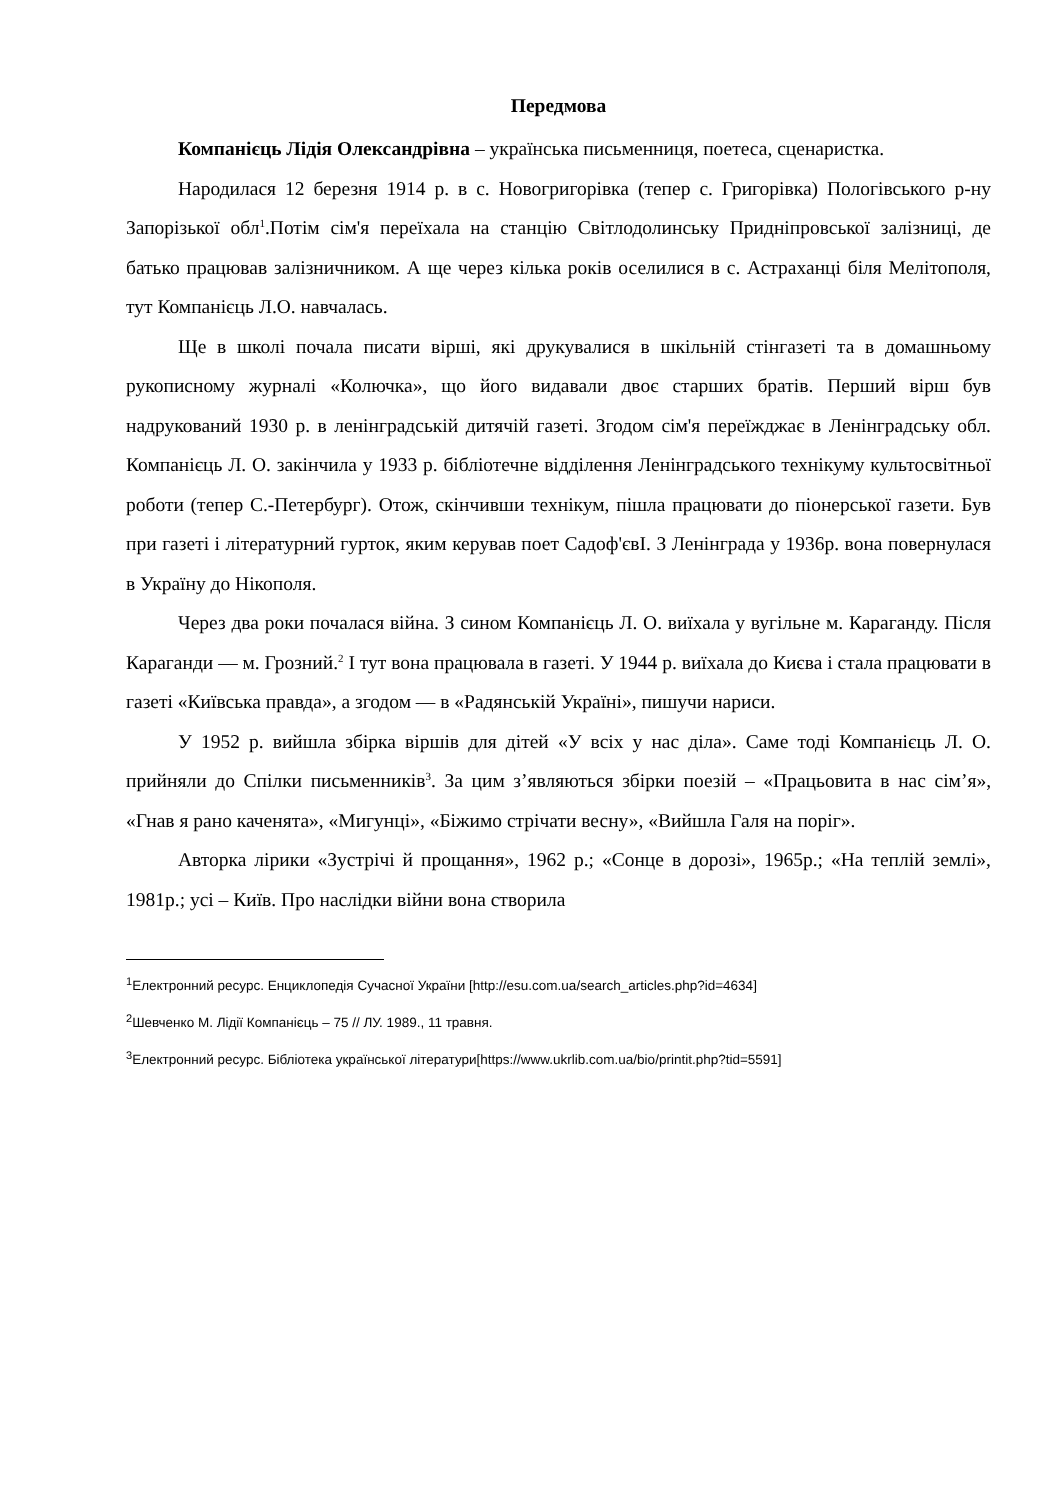Передмова
Компанієць Лідія Олександрівна – українська письменниця, поетеса, сценаристка.
Народилася 12 березня 1914 р. в с. Новогригорівка (тепер с. Григорівка) Пологівського р-ну Запорізької обл<sup>1</sup>.Потім сім'я переїхала на станцію Світлодолинську Придніпровської залізниці, де батько працював залізничником. А ще через кілька років оселилися в с. Астраханці біля Мелітополя, тут Компанієць Л.О. навчалась.
Ще в школі почала писати вірші, які друкувалися в шкільній стінгазеті та в домашньому рукописному журналі «Колючка», що його видавали двоє старших братів. Перший вірш був надрукований 1930 р. в ленінградській дитячій газеті. Згодом сім'я переїжджає в Ленінградську обл. Компанієць Л. О. закінчила у 1933 р. бібліотечне відділення Ленінградського технікуму культосвітньої роботи (тепер С.-Петербург). Отож, скінчивши технікум, пішла працювати до піонерської газети. Був при газеті і літературний гурток, яким керував поет Садоф'євІ. З Ленінграда у 1936р. вона повернулася в Україну до Нікополя.
Через два роки почалася війна. З сином Компанієць Л. О. виїхала у вугільне м. Караганду. Після Караганди — м. Грозний.<sup>2</sup> І тут вона працювала в газеті. У 1944 р. виїхала до Києва і стала працювати в газеті «Київська правда», а згодом — в «Радянській Україні», пишучи нариси.
У 1952 р. вийшла збірка віршів для дітей «У всіх у нас діла». Саме тоді Компанієць Л. О. прийняли до Спілки письменників<sup>3</sup>. За цим з’являються збірки поезій – «Працьовита в нас сім’я», «Гнав я рано каченята», «Мигунці», «Біжимо стрічати весну», «Вийшла Галя на поріг».
Авторка лірики «Зустрічі й прощання», 1962 р.; «Сонце в дорозі», 1965р.; «На теплій землі», 1981р.; усі – Київ. Про наслідки війни вона створила
<sup>1</sup> Електронний ресурс. Енциклопедія Сучасної України [http://esu.com.ua/search_articles.php?id=4634]
<sup>2</sup> Шевченко М. Лідії Компанієць – 75 // ЛУ. 1989., 11 травня.
<sup>3</sup> Електронний ресурс. Бібліотека української літератури[https://www.ukrlib.com.ua/bio/printit.php?tid=5591]